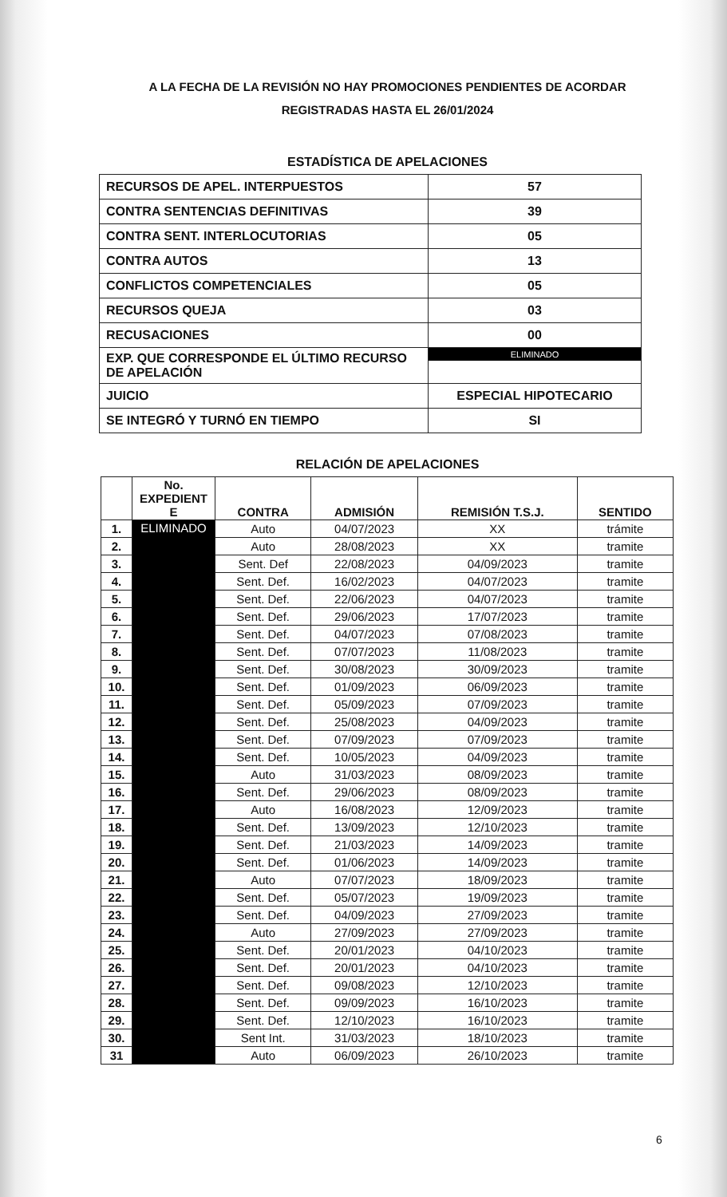A LA FECHA DE LA REVISIÓN NO HAY PROMOCIONES PENDIENTES DE ACORDAR
REGISTRADAS HASTA EL 26/01/2024
ESTADÍSTICA DE APELACIONES
| RECURSOS DE APEL. INTERPUESTOS | 57 |
| CONTRA SENTENCIAS DEFINITIVAS | 39 |
| CONTRA SENT. INTERLOCUTORIAS | 05 |
| CONTRA AUTOS | 13 |
| CONFLICTOS COMPETENCIALES | 05 |
| RECURSOS QUEJA | 03 |
| RECUSACIONES | 00 |
| EXP. QUE CORRESPONDE EL ÚLTIMO RECURSO DE APELACIÓN | ELIMINADO |
| JUICIO | ESPECIAL HIPOTECARIO |
| SE INTEGRÓ Y TURNÓ EN TIEMPO | SI |
RELACIÓN DE APELACIONES
| | No. EXPEDIENT E | CONTRA | ADMISIÓN | REMISIÓN T.S.J. | SENTIDO |
| --- | --- | --- | --- | --- | --- |
| 1. | ELIMINADO | Auto | 04/07/2023 | XX | trámite |
| 2. | | Auto | 28/08/2023 | XX | tramite |
| 3. | | Sent. Def | 22/08/2023 | 04/09/2023 | tramite |
| 4. | | Sent. Def. | 16/02/2023 | 04/07/2023 | tramite |
| 5. | | Sent. Def. | 22/06/2023 | 04/07/2023 | tramite |
| 6. | | Sent. Def. | 29/06/2023 | 17/07/2023 | tramite |
| 7. | | Sent. Def. | 04/07/2023 | 07/08/2023 | tramite |
| 8. | | Sent. Def. | 07/07/2023 | 11/08/2023 | tramite |
| 9. | | Sent. Def. | 30/08/2023 | 30/09/2023 | tramite |
| 10. | | Sent. Def. | 01/09/2023 | 06/09/2023 | tramite |
| 11. | | Sent. Def. | 05/09/2023 | 07/09/2023 | tramite |
| 12. | | Sent. Def. | 25/08/2023 | 04/09/2023 | tramite |
| 13. | | Sent. Def. | 07/09/2023 | 07/09/2023 | tramite |
| 14. | | Sent. Def. | 10/05/2023 | 04/09/2023 | tramite |
| 15. | | Auto | 31/03/2023 | 08/09/2023 | tramite |
| 16. | | Sent. Def. | 29/06/2023 | 08/09/2023 | tramite |
| 17. | | Auto | 16/08/2023 | 12/09/2023 | tramite |
| 18. | | Sent. Def. | 13/09/2023 | 12/10/2023 | tramite |
| 19. | | Sent. Def. | 21/03/2023 | 14/09/2023 | tramite |
| 20. | | Sent. Def. | 01/06/2023 | 14/09/2023 | tramite |
| 21. | | Auto | 07/07/2023 | 18/09/2023 | tramite |
| 22. | | Sent. Def. | 05/07/2023 | 19/09/2023 | tramite |
| 23. | | Sent. Def. | 04/09/2023 | 27/09/2023 | tramite |
| 24. | | Auto | 27/09/2023 | 27/09/2023 | tramite |
| 25. | | Sent. Def. | 20/01/2023 | 04/10/2023 | tramite |
| 26. | | Sent. Def. | 20/01/2023 | 04/10/2023 | tramite |
| 27. | | Sent. Def. | 09/08/2023 | 12/10/2023 | tramite |
| 28. | | Sent. Def. | 09/09/2023 | 16/10/2023 | tramite |
| 29. | | Sent. Def. | 12/10/2023 | 16/10/2023 | tramite |
| 30. | | Sent Int. | 31/03/2023 | 18/10/2023 | tramite |
| 31 | | Auto | 06/09/2023 | 26/10/2023 | tramite |
6